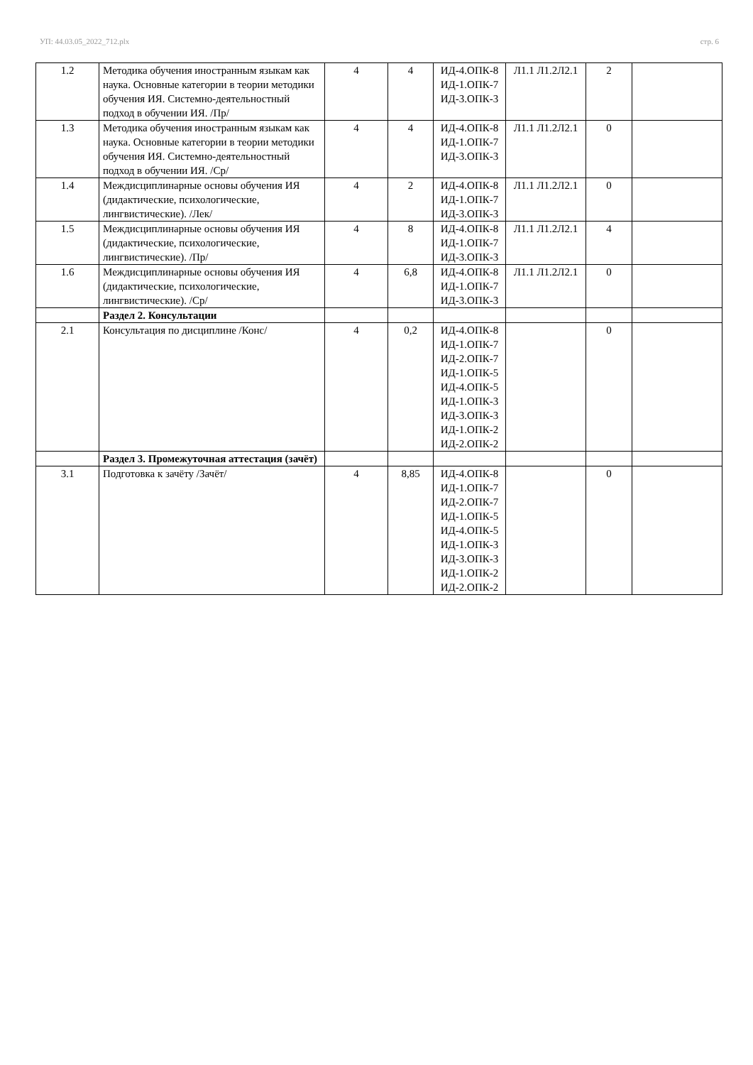УП: 44.03.05_2022_712.plx стр. 6
| 1.2 | Методика обучения иностранным языкам как наука. Основные категории в теории методики обучения ИЯ. Системно-деятельностный подход в обучении ИЯ. /Пр/ | 4 | 4 | ИД-4.ОПК-8 ИД-1.ОПК-7 ИД-3.ОПК-3 | Л1.1 Л1.2Л2.1 | 2 | |
| 1.3 | Методика обучения иностранным языкам как наука. Основные категории в теории методики обучения ИЯ. Системно-деятельностный подход в обучении ИЯ. /Ср/ | 4 | 4 | ИД-4.ОПК-8 ИД-1.ОПК-7 ИД-3.ОПК-3 | Л1.1 Л1.2Л2.1 | 0 | |
| 1.4 | Междисциплинарные основы обучения ИЯ (дидактические, психологические, лингвистические). /Лек/ | 4 | 2 | ИД-4.ОПК-8 ИД-1.ОПК-7 ИД-3.ОПК-3 | Л1.1 Л1.2Л2.1 | 0 | |
| 1.5 | Междисциплинарные основы обучения ИЯ (дидактические, психологические, лингвистические). /Пр/ | 4 | 8 | ИД-4.ОПК-8 ИД-1.ОПК-7 ИД-3.ОПК-3 | Л1.1 Л1.2Л2.1 | 4 | |
| 1.6 | Междисциплинарные основы обучения ИЯ (дидактические, психологические, лингвистические). /Ср/ | 4 | 6,8 | ИД-4.ОПК-8 ИД-1.ОПК-7 ИД-3.ОПК-3 | Л1.1 Л1.2Л2.1 | 0 | |
| | Раздел 2. Консультации | | | | | | |
| 2.1 | Консультация по дисциплине /Конс/ | 4 | 0,2 | ИД-4.ОПК-8 ИД-1.ОПК-7 ИД-2.ОПК-7 ИД-1.ОПК-5 ИД-4.ОПК-5 ИД-1.ОПК-3 ИД-3.ОПК-3 ИД-1.ОПК-2 ИД-2.ОПК-2 | | 0 | |
| | Раздел 3. Промежуточная аттестация (зачёт) | | | | | | |
| 3.1 | Подготовка к зачёту /Зачёт/ | 4 | 8,85 | ИД-4.ОПК-8 ИД-1.ОПК-7 ИД-2.ОПК-7 ИД-1.ОПК-5 ИД-4.ОПК-5 ИД-1.ОПК-3 ИД-3.ОПК-3 ИД-1.ОПК-2 ИД-2.ОПК-2 | | 0 | |